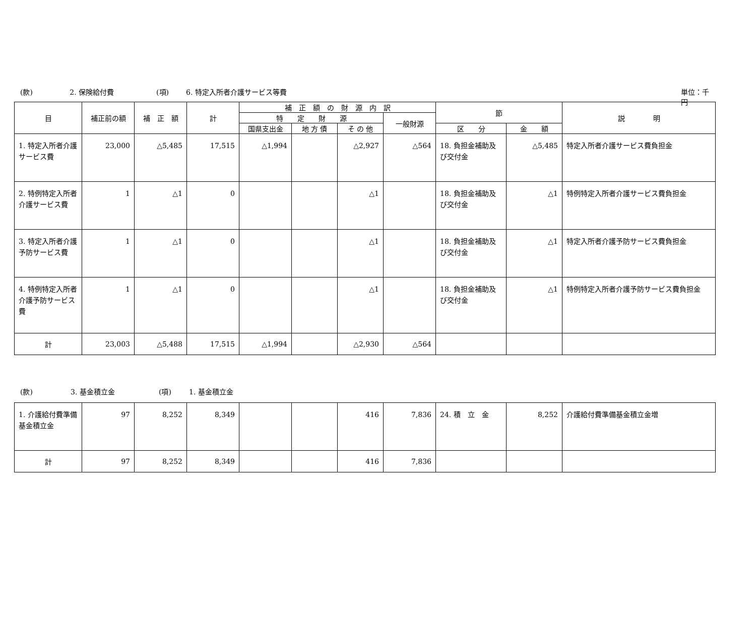(款) 2. 保険給付費 (項) 6. 特定入所者介護サービス等費 単位：千円
| 目 | 補正前の額 | 補 正 額 | 計 | 補 正 額 の 財 源 内 訳 | | | | 節 | | 説 明 |
| --- | --- | --- | --- | --- | --- | --- | --- | --- | --- | --- |
| | | | | 特 定 財 源 | | | 一般財源 | | | |
| | | | | 国県支出金 | 地 方 債 | そ の 他 | | 区 分 | 金 額 | |
| 1. 特定入所者介護サービス費 | 23,000 | △5,485 | 17,515 | △1,994 | | △2,927 | △564 | 18. 負担金補助及び交付金 | △5,485 | 特定入所者介護サービス費負担金 |
| 2. 特例特定入所者介護サービス費 | 1 | △1 | 0 | | | △1 | | 18. 負担金補助及び交付金 | △1 | 特例特定入所者介護サービス費負担金 |
| 3. 特定入所者介護予防サービス費 | 1 | △1 | 0 | | | △1 | | 18. 負担金補助及び交付金 | △1 | 特定入所者介護予防サービス費負担金 |
| 4. 特例特定入所者介護予防サービス費 | 1 | △1 | 0 | | | △1 | | 18. 負担金補助及び交付金 | △1 | 特例特定入所者介護予防サービス費負担金 |
| 計 | 23,003 | △5,488 | 17,515 | △1,994 | | △2,930 | △564 | | | |
(款) 3. 基金積立金 (項) 1. 基金積立金
| 1. 介護給付費準備基金積立金 | 97 | 8,252 | 8,349 | | | 416 | 7,836 | 24. 積 立 金 | 8,252 | 介護給付費準備基金積立金増 |
| 計 | 97 | 8,252 | 8,349 | | | 416 | 7,836 | | | |